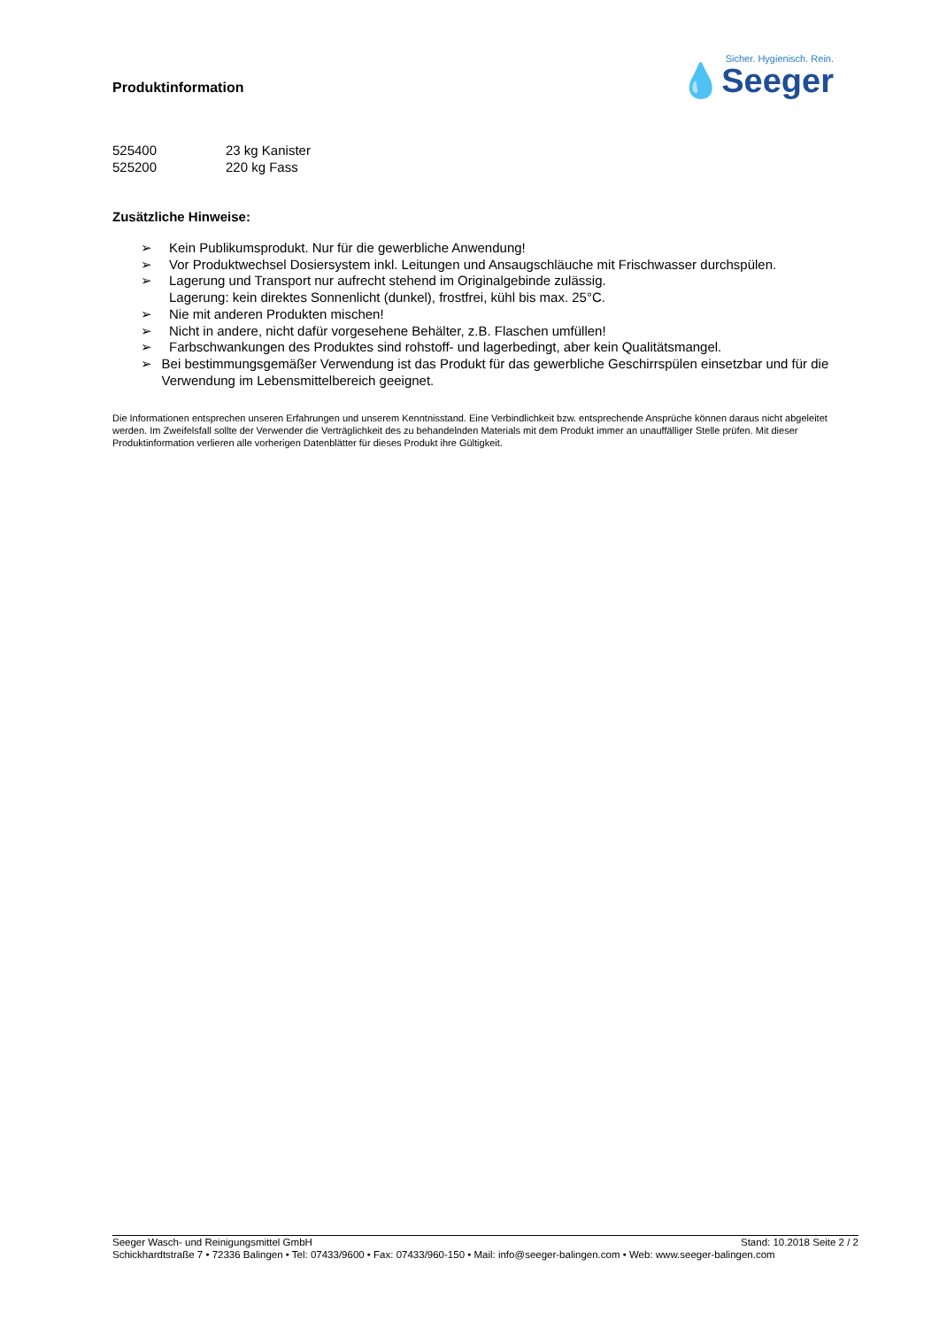Produktinformation
Sicher. Hygienisch. Rein.
💧Seeger
525400 23 kg Kanister
525200 220 kg Fass
Zusätzliche Hinweise:
➢ Kein Publikumsprodukt. Nur für die gewerbliche Anwendung!
➢ Vor Produktwechsel Dosiersystem inkl. Leitungen und Ansaugschläuche mit Frischwasser durchspülen.
➢ Lagerung und Transport nur aufrecht stehend im Originalgebinde zulässig.
Lagerung: kein direktes Sonnenlicht (dunkel), frostfrei, kühl bis max. 25°C.
➢ Nie mit anderen Produkten mischen!
➢ Nicht in andere, nicht dafür vorgesehene Behälter, z.B. Flaschen umfüllen!
➢ Farbschwankungen des Produktes sind rohstoff- und lagerbedingt, aber kein Qualitätsmangel.
➢ Bei bestimmungsgemäßer Verwendung ist das Produkt für das gewerbliche Geschirrspülen einsetzbar und für die Verwendung im Lebensmittelbereich geeignet.
Die Informationen entsprechen unseren Erfahrungen und unserem Kenntnisstand. Eine Verbindlichkeit bzw. entsprechende Ansprüche können daraus nicht abgeleitet werden. Im Zweifelsfall sollte der Verwender die Verträglichkeit des zu behandelnden Materials mit dem Produkt immer an unauffälliger Stelle prüfen. Mit dieser Produktinformation verlieren alle vorherigen Datenblätter für dieses Produkt ihre Gültigkeit.
Seeger Wasch- und Reinigungsmittel GmbH Stand: 10.2018 Seite 2 / 2
Schickhardtstraße 7 • 72336 Balingen • Tel: 07433/9600 • Fax: 07433/960-150 • Mail: info@seeger-balingen.com • Web: www.seeger-balingen.com